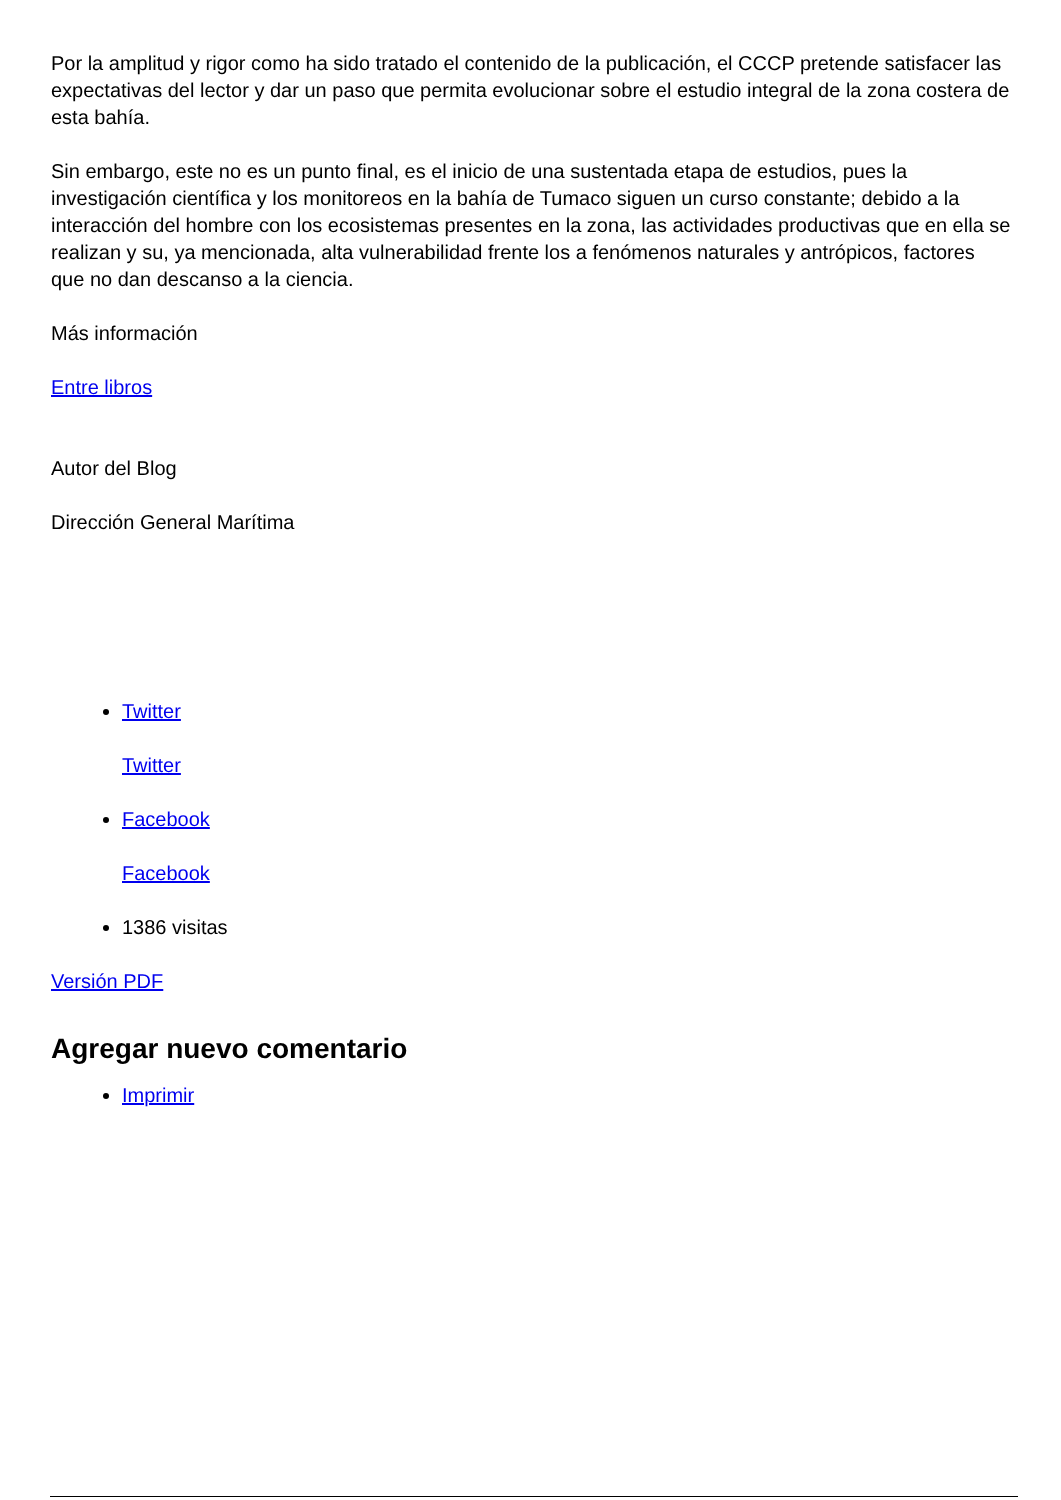Por la amplitud y rigor como ha sido tratado el contenido de la publicación, el CCCP pretende satisfacer las expectativas del lector y dar un paso que permita evolucionar sobre el estudio integral de la zona costera de esta bahía.
Sin embargo, este no es un punto final, es el inicio de una sustentada etapa de estudios, pues la investigación científica y los monitoreos en la bahía de Tumaco siguen un curso constante; debido a la interacción del hombre con los ecosistemas presentes en la zona, las actividades productivas que en ella se realizan y su, ya mencionada, alta vulnerabilidad frente los a fenómenos naturales y antrópicos, factores que no dan descanso a la ciencia.
Más información
Entre libros
Autor del Blog
Dirección General Marítima
Twitter
Twitter
Facebook
Facebook
1386 visitas
Versión PDF
Agregar nuevo comentario
Imprimir